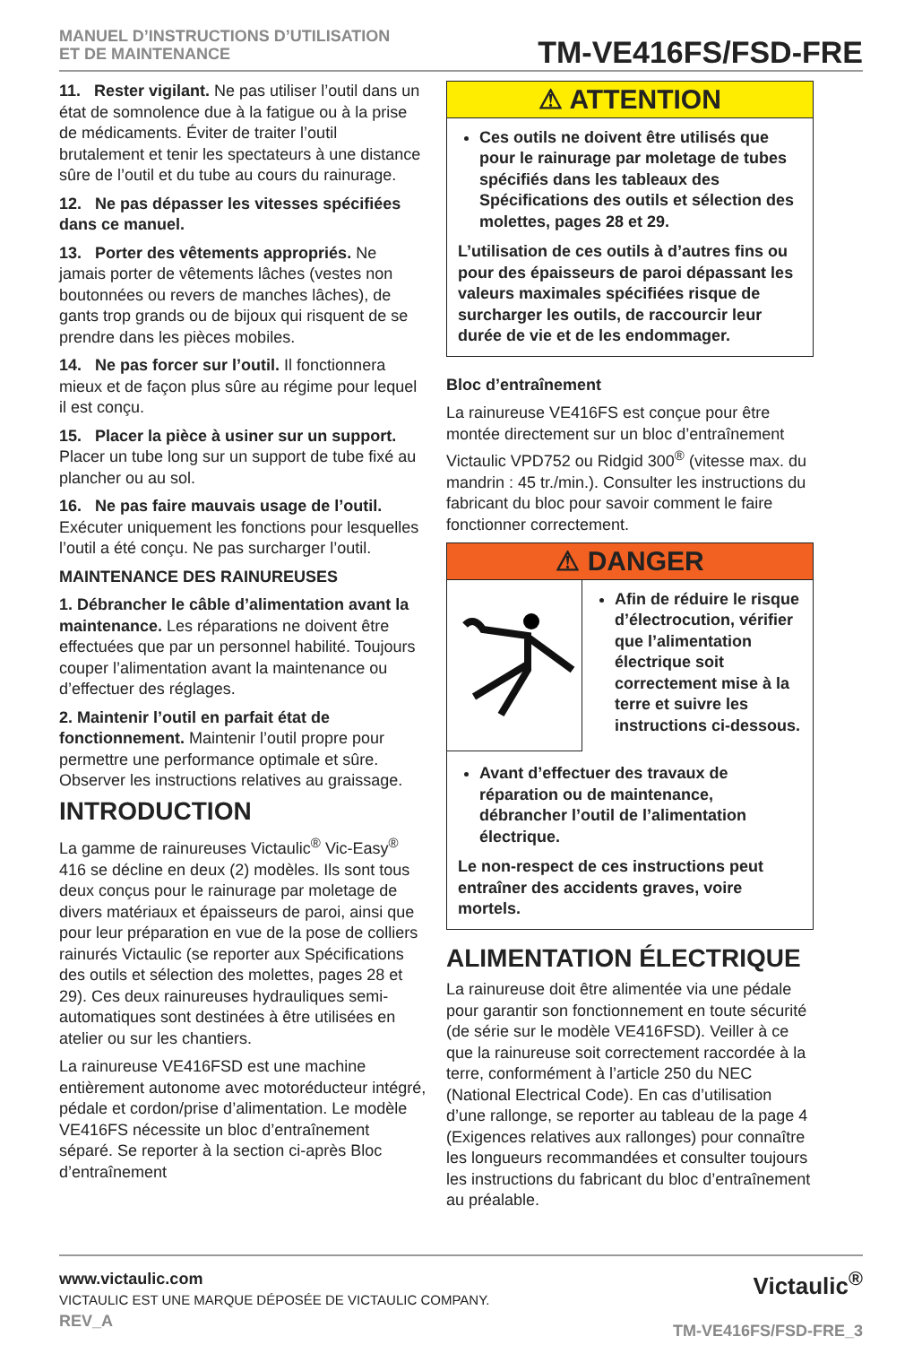MANUEL D’INSTRUCTIONS D’UTILISATION
ET DE MAINTENANCE
TM-VE416FS/FSD-FRE
11. Rester vigilant. Ne pas utiliser l’outil dans un état de somnolence due à la fatigue ou à la prise de médicaments. Éviter de traiter l’outil brutalement et tenir les spectateurs à une distance sûre de l’outil et du tube au cours du rainurage.
12. Ne pas dépasser les vitesses spécifiées dans ce manuel.
13. Porter des vêtements appropriés. Ne jamais porter de vêtements lâches (vestes non boutonnées ou revers de manches lâches), de gants trop grands ou de bijoux qui risquent de se prendre dans les pièces mobiles.
14. Ne pas forcer sur l’outil. Il fonctionnera mieux et de façon plus sûre au régime pour lequel il est conçu.
15. Placer la pièce à usiner sur un support. Placer un tube long sur un support de tube fixé au plancher ou au sol.
16. Ne pas faire mauvais usage de l’outil. Exécuter uniquement les fonctions pour lesquelles l’outil a été conçu. Ne pas surcharger l’outil.
MAINTENANCE DES RAINUREUSES
1. Débrancher le câble d’alimentation avant la maintenance. Les réparations ne doivent être effectuées que par un personnel habilité. Toujours couper l’alimentation avant la maintenance ou d’effectuer des réglages.
2. Maintenir l’outil en parfait état de fonctionnement. Maintenir l’outil propre pour permettre une performance optimale et sûre. Observer les instructions relatives au graissage.
INTRODUCTION
La gamme de rainureuses Victaulic<sup>®</sup> Vic-Easy<sup>®</sup> 416 se décline en deux (2) modèles. Ils sont tous deux conçus pour le rainurage par moletage de divers matériaux et épaisseurs de paroi, ainsi que pour leur préparation en vue de la pose de colliers rainurés Victaulic (se reporter aux Spécifications des outils et sélection des molettes, pages 28 et 29). Ces deux rainureuses hydrauliques semi-automatiques sont destinées à être utilisées en atelier ou sur les chantiers.
La rainureuse VE416FSD est une machine entièrement autonome avec motoréducteur intégré, pédale et cordon/prise d’alimentation. Le modèle VE416FS nécessite un bloc d’entraînement séparé. Se reporter à la section ci-après Bloc d’entraînement
⚠ ATTENTION
Ces outils ne doivent être utilisés que pour le rainurage par moletage de tubes spécifiés dans les tableaux des Spécifications des outils et sélection des molettes, pages 28 et 29.
L’utilisation de ces outils à d’autres fins ou pour des épaisseurs de paroi dépassant les valeurs maximales spécifiées risque de surcharger les outils, de raccourcir leur durée de vie et de les endommager.
Bloc d’entraînement
La rainureuse VE416FS est conçue pour être montée directement sur un bloc d’entraînement Victaulic VPD752 ou Ridgid 300<sup>®</sup> (vitesse max. du mandrin : 45 tr./min.). Consulter les instructions du fabricant du bloc pour savoir comment le faire fonctionner correctement.
⚠ DANGER
Afin de réduire le risque d’électrocution, vérifier que l’alimentation électrique soit correctement mise à la terre et suivre les instructions ci-dessous.
Avant d’effectuer des travaux de réparation ou de maintenance, débrancher l’outil de l’alimentation électrique.
Le non-respect de ces instructions peut entraîner des accidents graves, voire mortels.
ALIMENTATION ÉLECTRIQUE
La rainureuse doit être alimentée via une pédale pour garantir son fonctionnement en toute sécurité (de série sur le modèle VE416FSD). Veiller à ce que la rainureuse soit correctement raccordée à la terre, conformément à l’article 250 du NEC (National Electrical Code). En cas d’utilisation d’une rallonge, se reporter au tableau de la page 4 (Exigences relatives aux rallonges) pour connaître les longueurs recommandées et consulter toujours les instructions du fabricant du bloc d’entraînement au préalable.
www.victaulic.com
VICTAULIC EST UNE MARQUE DÉPOSÉE DE VICTAULIC COMPANY.
REV_A
Victaulic<sup>®</sup>
TM-VE416FS/FSD-FRE_3